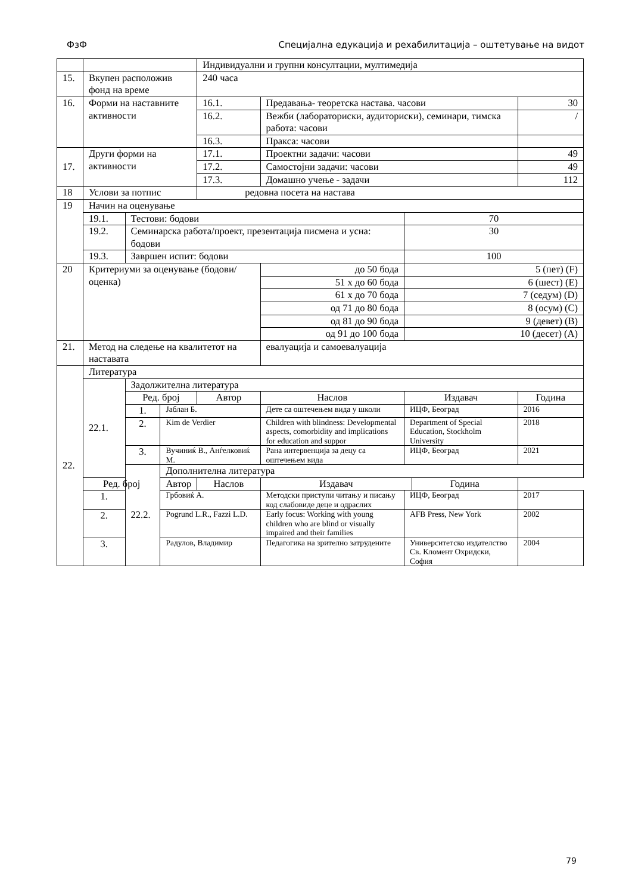ФзФ Специјална едукација и рехабилитација – оштетување на видот
| | | | | Индивидуални и групни консултации, мултимедија | | | | |
| 15. | Вкупен расположив фонд на време | | | 240 часа | | | | |
| 16. | Форми на наставните активности | | | 16.1. | Предавања- теоретска настава. часови | | | 30 |
| | | | | 16.2. | Вежби (лабораториски, аудиториски), семинари, тимска работа: часови | | | / |
| | | | | 16.3. | Пракса: часови | | | |
| 17. | Други форми на активности | | | 17.1. | Проектни задачи: часови | | | 49 |
| | | | | 17.2. | Самостојни задачи: часови | | | 49 |
| | | | | 17.3. | Домашно учење - задачи | | | 112 |
| 18 | Услови за потпис | | | редовна посета на настава | | | | |
| 19 | Начин на оценување | | | | | | | |
| | 19.1. | Тестови: бодови | | | | 70 | | |
| | 19.2. | Семинарска работа/проект, презентација писмена и усна: бодови | | | | 30 | | |
| | 19.3. | Завршен испит: бодови | | | | 100 | | |
| 20 | Критериуми за оценување (бодови/ оценка) | | | | до 50 бода | 5 (пет) (F) | | |
| | | | | | 51 х до 60 бода | 6 (шест) (E) | | |
| | | | | | 61 х до 70 бода | 7 (седум) (D) | | |
| | | | | | од 71 до 80 бода | 8 (осум) (C) | | |
| | | | | | од 81 до 90 бода | 9 (девет) (B) | | |
| | | | | | од 91 до 100 бода | 10 (десет) (A) | | |
| 21. | Метод на следење на квалитетот на наставата | | | | евалуација и самоевалуација | | | |
| 22. | Литература | | | | | | | |
| | 22.1. | Задолжителна литература | | | | | | |
| | | Ред. број | | Автор | Наслов | Издавач | | Година |
| | | 1. | Јаблан Б. | | Дете са оштечењем вида у школи | ИЦФ, Београд | | 2016 |
| | | 2. | Kim de Verdier | | Children with blindness: Developmental aspects, comorbidity and implications for education and suppor | Department of Special Education, Stockholm University | | 2018 |
| | | 3. | Вучиниќ В., Анѓелковиќ М. | | Рана интервенција за децу са оштечењем вида | ИЦФ, Београд | | 2021 |
| | | 22.2. | Дополнителна литература | | | | | |
| | Ред. број | | Автор | Наслов | Издавач | | Година | |
| | 1. | | Грбовиќ А. | | Методски приступи читању и писању код слабовиде деце и одраслих | ИЦФ, Београд | | 2017 |
| | 2. | | Pogrund L.R., Fazzi L.D. | | Early focus: Working with young children who are blind or visually impaired and their families | AFB Press, New York | | 2002 |
| | 3. | | Радулов, Владимир | | Педагогика на зрително затрудените | Университетско издателство Св. Кломент Охридски, София | | 2004 |
79